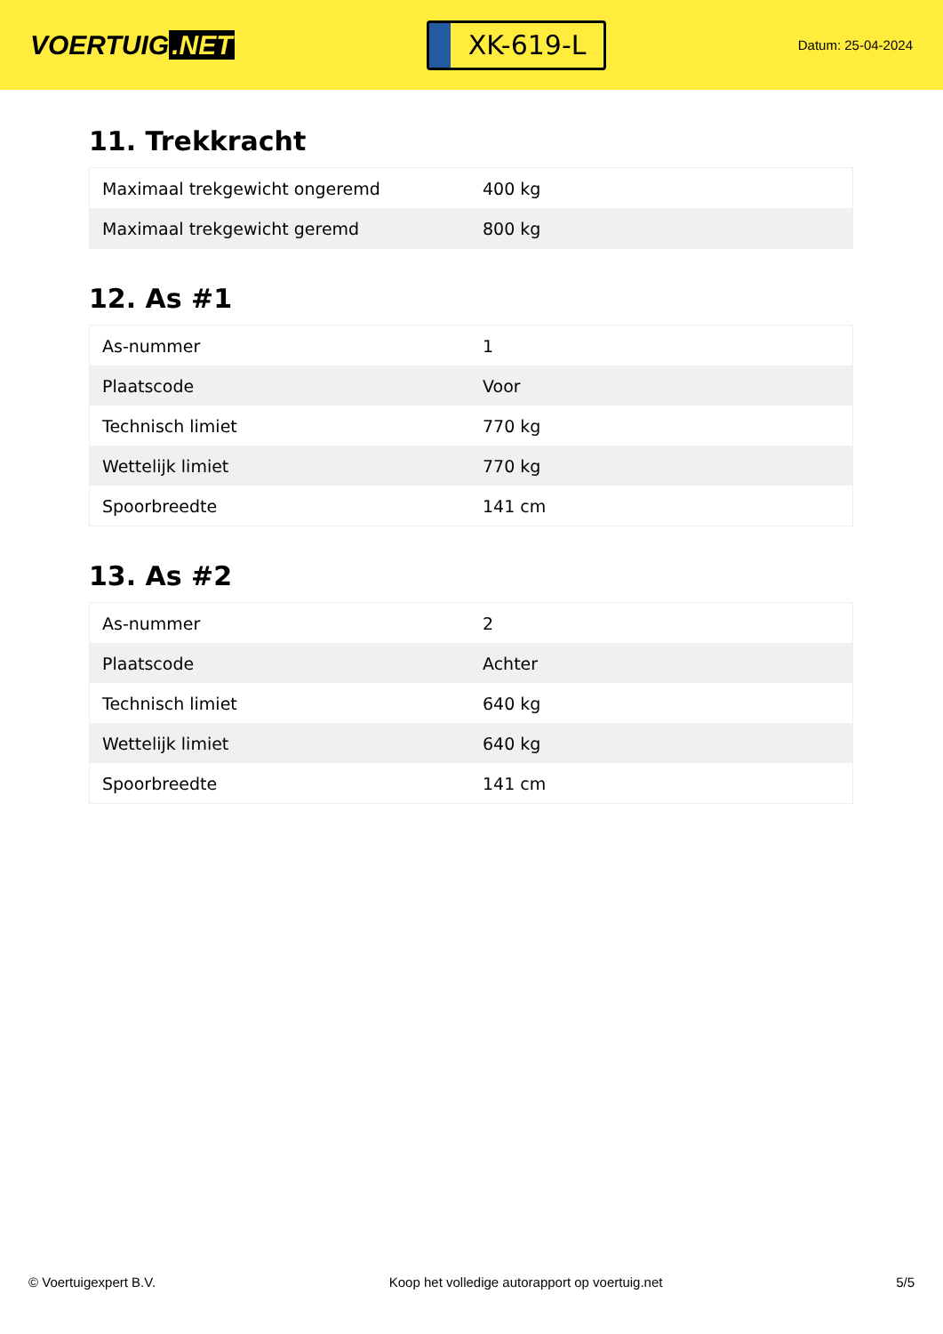VOERTUIG.NET
XK-619-L
Datum: 25-04-2024
11. Trekkracht
| Maximaal trekgewicht ongeremd | 400 kg |
| Maximaal trekgewicht geremd | 800 kg |
12. As #1
| As-nummer | 1 |
| Plaatscode | Voor |
| Technisch limiet | 770 kg |
| Wettelijk limiet | 770 kg |
| Spoorbreedte | 141 cm |
13. As #2
| As-nummer | 2 |
| Plaatscode | Achter |
| Technisch limiet | 640 kg |
| Wettelijk limiet | 640 kg |
| Spoorbreedte | 141 cm |
© Voertuigexpert B.V. Koop het volledige autorapport op voertuig.net 5/5